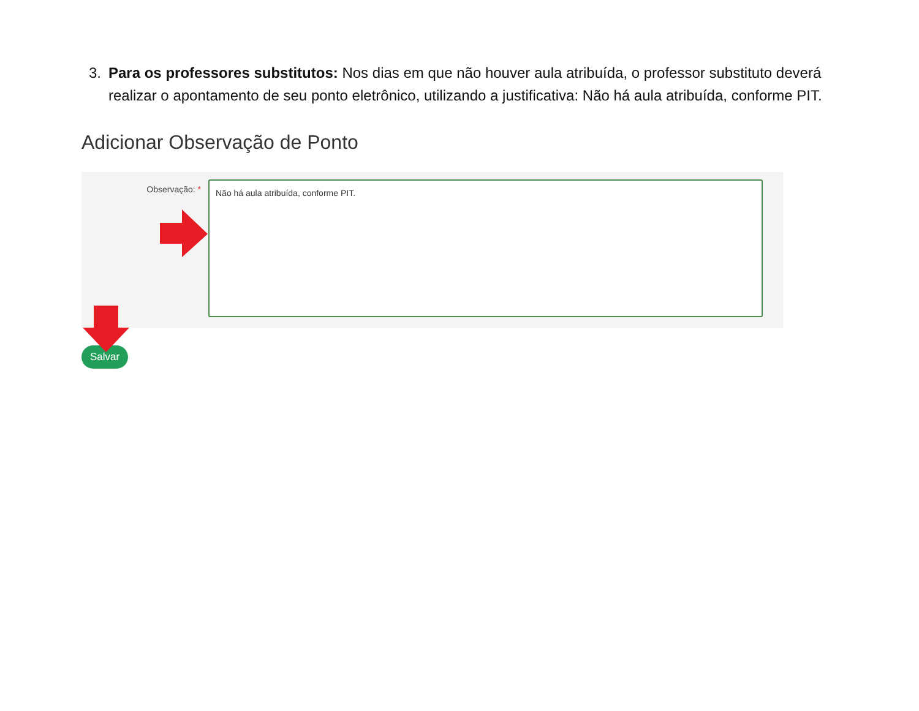3. Para os professores substitutos: Nos dias em que não houver aula atribuída, o professor substituto deverá realizar o apontamento de seu ponto eletrônico, utilizando a justificativa: Não há aula atribuída, conforme PIT.
Adicionar Observação de Ponto
Observação: *
Não há aula atribuída, conforme PIT.
Salvar